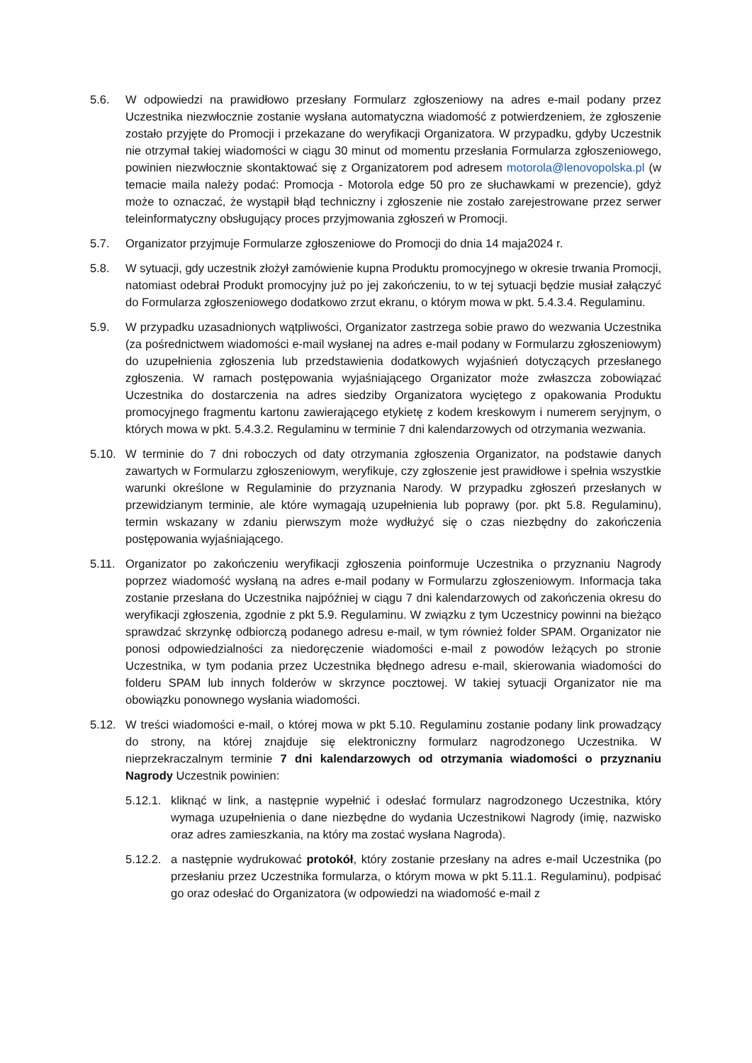5.6. W odpowiedzi na prawidłowo przesłany Formularz zgłoszeniowy na adres e-mail podany przez Uczestnika niezwłocznie zostanie wysłana automatyczna wiadomość z potwierdzeniem, że zgłoszenie zostało przyjęte do Promocji i przekazane do weryfikacji Organizatora. W przypadku, gdyby Uczestnik nie otrzymał takiej wiadomości w ciągu 30 minut od momentu przesłania Formularza zgłoszeniowego, powinien niezwłocznie skontaktować się z Organizatorem pod adresem motorola@lenovopolska.pl (w temacie maila należy podać: Promocja - Motorola edge 50 pro ze słuchawkami w prezencie), gdyż może to oznaczać, że wystąpił błąd techniczny i zgłoszenie nie zostało zarejestrowane przez serwer teleinformatyczny obsługujący proces przyjmowania zgłoszeń w Promocji.
5.7. Organizator przyjmuje Formularze zgłoszeniowe do Promocji do dnia 14 maja2024 r.
5.8. W sytuacji, gdy uczestnik złożył zamówienie kupna Produktu promocyjnego w okresie trwania Promocji, natomiast odebrał Produkt promocyjny już po jej zakończeniu, to w tej sytuacji będzie musiał załączyć do Formularza zgłoszeniowego dodatkowo zrzut ekranu, o którym mowa w pkt. 5.4.3.4. Regulaminu.
5.9. W przypadku uzasadnionych wątpliwości, Organizator zastrzega sobie prawo do wezwania Uczestnika (za pośrednictwem wiadomości e-mail wysłanej na adres e-mail podany w Formularzu zgłoszeniowym) do uzupełnienia zgłoszenia lub przedstawienia dodatkowych wyjaśnień dotyczących przesłanego zgłoszenia. W ramach postępowania wyjaśniającego Organizator może zwłaszcza zobowiązać Uczestnika do dostarczenia na adres siedziby Organizatora wyciętego z opakowania Produktu promocyjnego fragmentu kartonu zawierającego etykietę z kodem kreskowym i numerem seryjnym, o których mowa w pkt. 5.4.3.2. Regulaminu w terminie 7 dni kalendarzowych od otrzymania wezwania.
5.10. W terminie do 7 dni roboczych od daty otrzymania zgłoszenia Organizator, na podstawie danych zawartych w Formularzu zgłoszeniowym, weryfikuje, czy zgłoszenie jest prawidłowe i spełnia wszystkie warunki określone w Regulaminie do przyznania Narody. W przypadku zgłoszeń przesłanych w przewidzianym terminie, ale które wymagają uzupełnienia lub poprawy (por. pkt 5.8. Regulaminu), termin wskazany w zdaniu pierwszym może wydłużyć się o czas niezbędny do zakończenia postępowania wyjaśniającego.
5.11. Organizator po zakończeniu weryfikacji zgłoszenia poinformuje Uczestnika o przyznaniu Nagrody poprzez wiadomość wysłaną na adres e-mail podany w Formularzu zgłoszeniowym. Informacja taka zostanie przesłana do Uczestnika najpóźniej w ciągu 7 dni kalendarzowych od zakończenia okresu do weryfikacji zgłoszenia, zgodnie z pkt 5.9. Regulaminu. W związku z tym Uczestnicy powinni na bieżąco sprawdzać skrzynkę odbiorczą podanego adresu e-mail, w tym również folder SPAM. Organizator nie ponosi odpowiedzialności za niedoręczenie wiadomości e-mail z powodów leżących po stronie Uczestnika, w tym podania przez Uczestnika błędnego adresu e-mail, skierowania wiadomości do folderu SPAM lub innych folderów w skrzynce pocztowej. W takiej sytuacji Organizator nie ma obowiązku ponownego wysłania wiadomości.
5.12. W treści wiadomości e-mail, o której mowa w pkt 5.10. Regulaminu zostanie podany link prowadzący do strony, na której znajduje się elektroniczny formularz nagrodzonego Uczestnika. W nieprzekraczalnym terminie 7 dni kalendarzowych od otrzymania wiadomości o przyznaniu Nagrody Uczestnik powinien:
5.12.1.
kliknąć w link, a następnie wypełnić i odesłać formularz nagrodzonego Uczestnika, który wymaga uzupełnienia o dane niezbędne do wydania Uczestnikowi Nagrody (imię, nazwisko oraz adres zamieszkania, na który ma zostać wysłana Nagroda).
5.12.2.
a następnie wydrukować protokół, który zostanie przesłany na adres e-mail Uczestnika (po przesłaniu przez Uczestnika formularza, o którym mowa w pkt 5.11.1. Regulaminu), podpisać go oraz odesłać do Organizatora (w odpowiedzi na wiadomość e-mail z